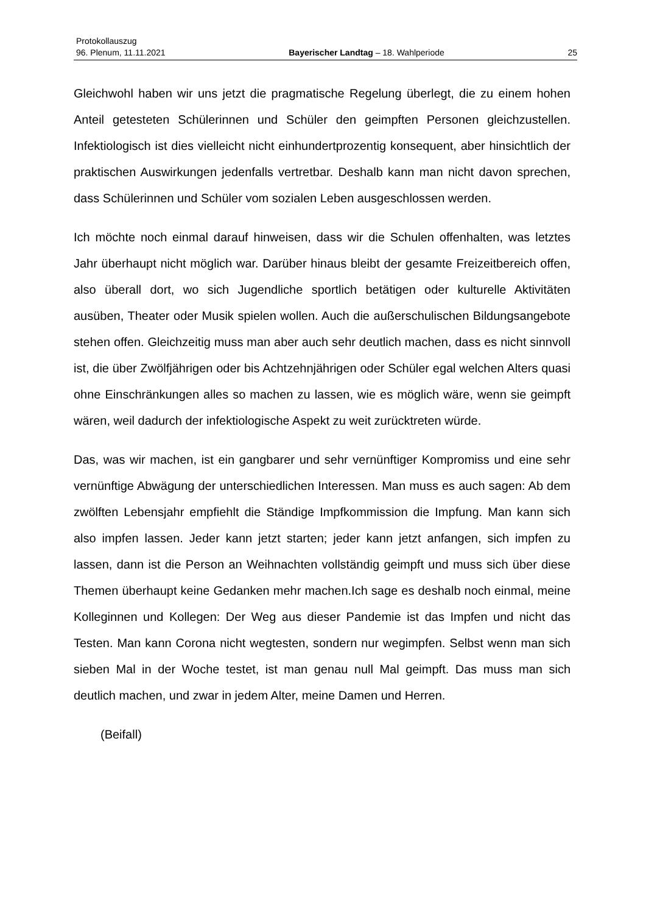Protokollauszug
96. Plenum, 11.11.2021 Bayerischer Landtag – 18. Wahlperiode 25
Gleichwohl haben wir uns jetzt die pragmatische Regelung überlegt, die zu einem hohen Anteil getesteten Schülerinnen und Schüler den geimpften Personen gleichzustellen. Infektiologisch ist dies vielleicht nicht einhundertprozentig konsequent, aber hinsichtlich der praktischen Auswirkungen jedenfalls vertretbar. Deshalb kann man nicht davon sprechen, dass Schülerinnen und Schüler vom sozialen Leben ausgeschlossen werden.
Ich möchte noch einmal darauf hinweisen, dass wir die Schulen offenhalten, was letztes Jahr überhaupt nicht möglich war. Darüber hinaus bleibt der gesamte Freizeitbereich offen, also überall dort, wo sich Jugendliche sportlich betätigen oder kulturelle Aktivitäten ausüben, Theater oder Musik spielen wollen. Auch die außerschulischen Bildungsangebote stehen offen. Gleichzeitig muss man aber auch sehr deutlich machen, dass es nicht sinnvoll ist, die über Zwölfjährigen oder bis Achtzehnjährigen oder Schüler egal welchen Alters quasi ohne Einschränkungen alles so machen zu lassen, wie es möglich wäre, wenn sie geimpft wären, weil dadurch der infektiologische Aspekt zu weit zurücktreten würde.
Das, was wir machen, ist ein gangbarer und sehr vernünftiger Kompromiss und eine sehr vernünftige Abwägung der unterschiedlichen Interessen. Man muss es auch sagen: Ab dem zwölften Lebensjahr empfiehlt die Ständige Impfkommission die Impfung. Man kann sich also impfen lassen. Jeder kann jetzt starten; jeder kann jetzt anfangen, sich impfen zu lassen, dann ist die Person an Weihnachten vollständig geimpft und muss sich über diese Themen überhaupt keine Gedanken mehr machen.Ich sage es deshalb noch einmal, meine Kolleginnen und Kollegen: Der Weg aus dieser Pandemie ist das Impfen und nicht das Testen. Man kann Corona nicht wegtesten, sondern nur wegimpfen. Selbst wenn man sich sieben Mal in der Woche testet, ist man genau null Mal geimpft. Das muss man sich deutlich machen, und zwar in jedem Alter, meine Damen und Herren.
(Beifall)